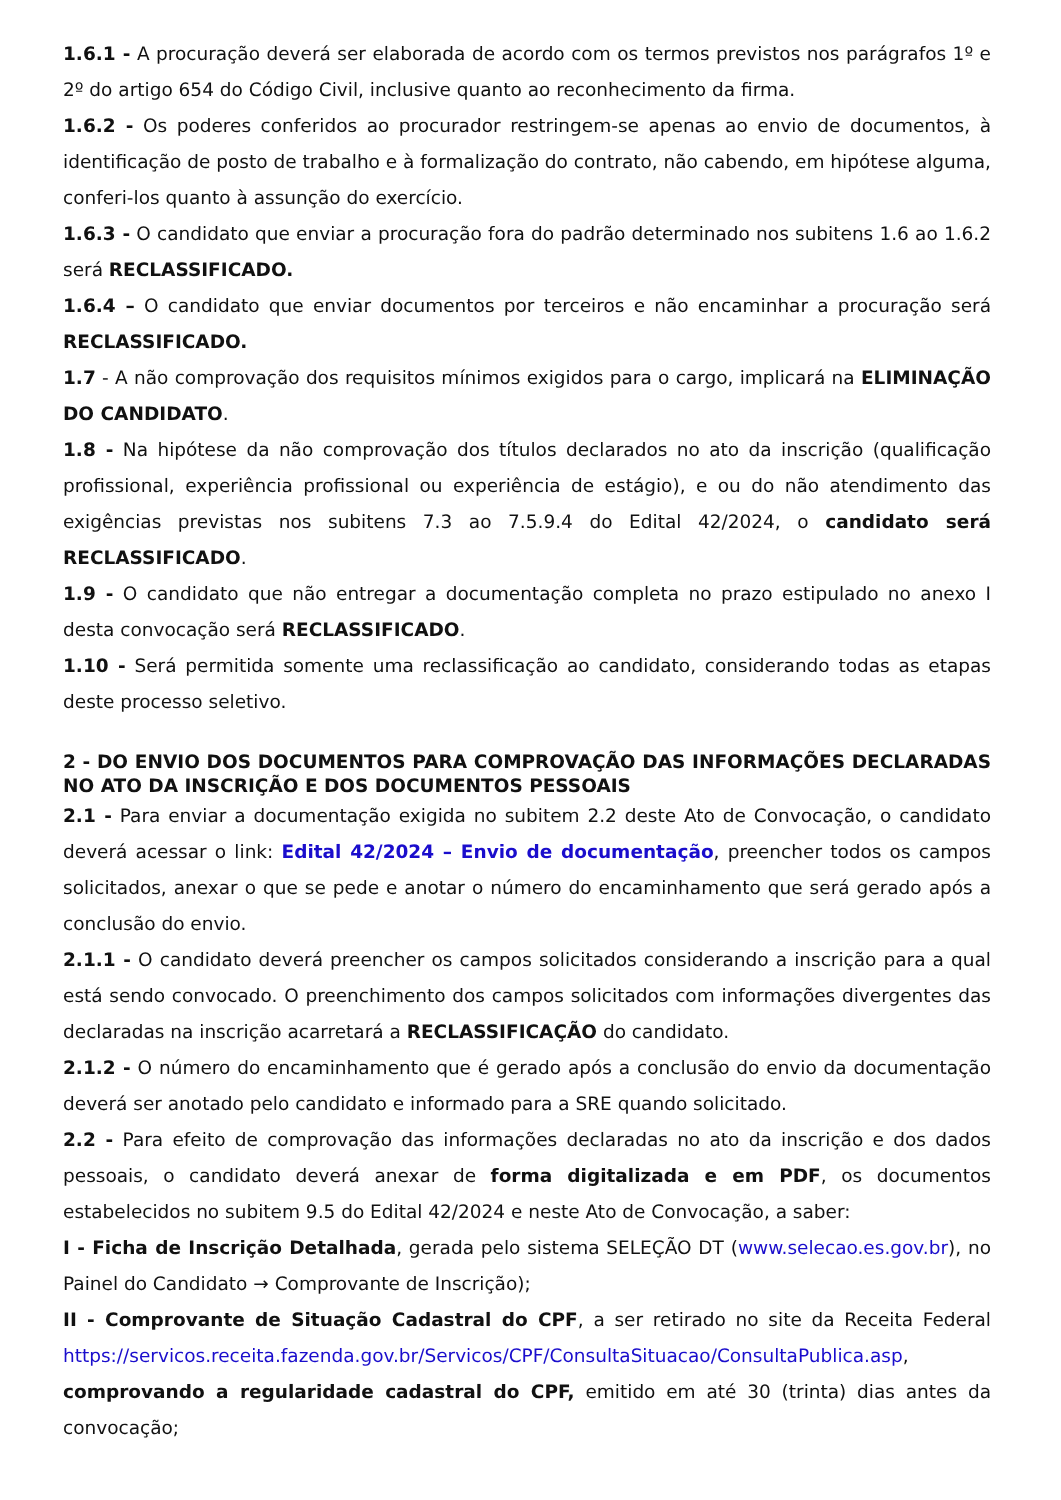1.6.1 - A procuração deverá ser elaborada de acordo com os termos previstos nos parágrafos 1º e 2º do artigo 654 do Código Civil, inclusive quanto ao reconhecimento da firma.
1.6.2 - Os poderes conferidos ao procurador restringem-se apenas ao envio de documentos, à identificação de posto de trabalho e à formalização do contrato, não cabendo, em hipótese alguma, conferi-los quanto à assunção do exercício.
1.6.3 - O candidato que enviar a procuração fora do padrão determinado nos subitens 1.6 ao 1.6.2 será RECLASSIFICADO.
1.6.4 – O candidato que enviar documentos por terceiros e não encaminhar a procuração será RECLASSIFICADO.
1.7 - A não comprovação dos requisitos mínimos exigidos para o cargo, implicará na ELIMINAÇÃO DO CANDIDATO.
1.8 - Na hipótese da não comprovação dos títulos declarados no ato da inscrição (qualificação profissional, experiência profissional ou experiência de estágio), e ou do não atendimento das exigências previstas nos subitens 7.3 ao 7.5.9.4 do Edital 42/2024, o candidato será RECLASSIFICADO.
1.9 - O candidato que não entregar a documentação completa no prazo estipulado no anexo I desta convocação será RECLASSIFICADO.
1.10 - Será permitida somente uma reclassificação ao candidato, considerando todas as etapas deste processo seletivo.
2 - DO ENVIO DOS DOCUMENTOS PARA COMPROVAÇÃO DAS INFORMAÇÕES DECLARADAS NO ATO DA INSCRIÇÃO E DOS DOCUMENTOS PESSOAIS
2.1 - Para enviar a documentação exigida no subitem 2.2 deste Ato de Convocação, o candidato deverá acessar o link: Edital 42/2024 – Envio de documentação, preencher todos os campos solicitados, anexar o que se pede e anotar o número do encaminhamento que será gerado após a conclusão do envio.
2.1.1 - O candidato deverá preencher os campos solicitados considerando a inscrição para a qual está sendo convocado. O preenchimento dos campos solicitados com informações divergentes das declaradas na inscrição acarretará a RECLASSIFICAÇÃO do candidato.
2.1.2 - O número do encaminhamento que é gerado após a conclusão do envio da documentação deverá ser anotado pelo candidato e informado para a SRE quando solicitado.
2.2 - Para efeito de comprovação das informações declaradas no ato da inscrição e dos dados pessoais, o candidato deverá anexar de forma digitalizada e em PDF, os documentos estabelecidos no subitem 9.5 do Edital 42/2024 e neste Ato de Convocação, a saber:
I - Ficha de Inscrição Detalhada, gerada pelo sistema SELEÇÃO DT (www.selecao.es.gov.br), no Painel do Candidato → Comprovante de Inscrição);
II - Comprovante de Situação Cadastral do CPF, a ser retirado no site da Receita Federal https://servicos.receita.fazenda.gov.br/Servicos/CPF/ConsultaSituacao/ConsultaPublica.asp, comprovando a regularidade cadastral do CPF, emitido em até 30 (trinta) dias antes da convocação;